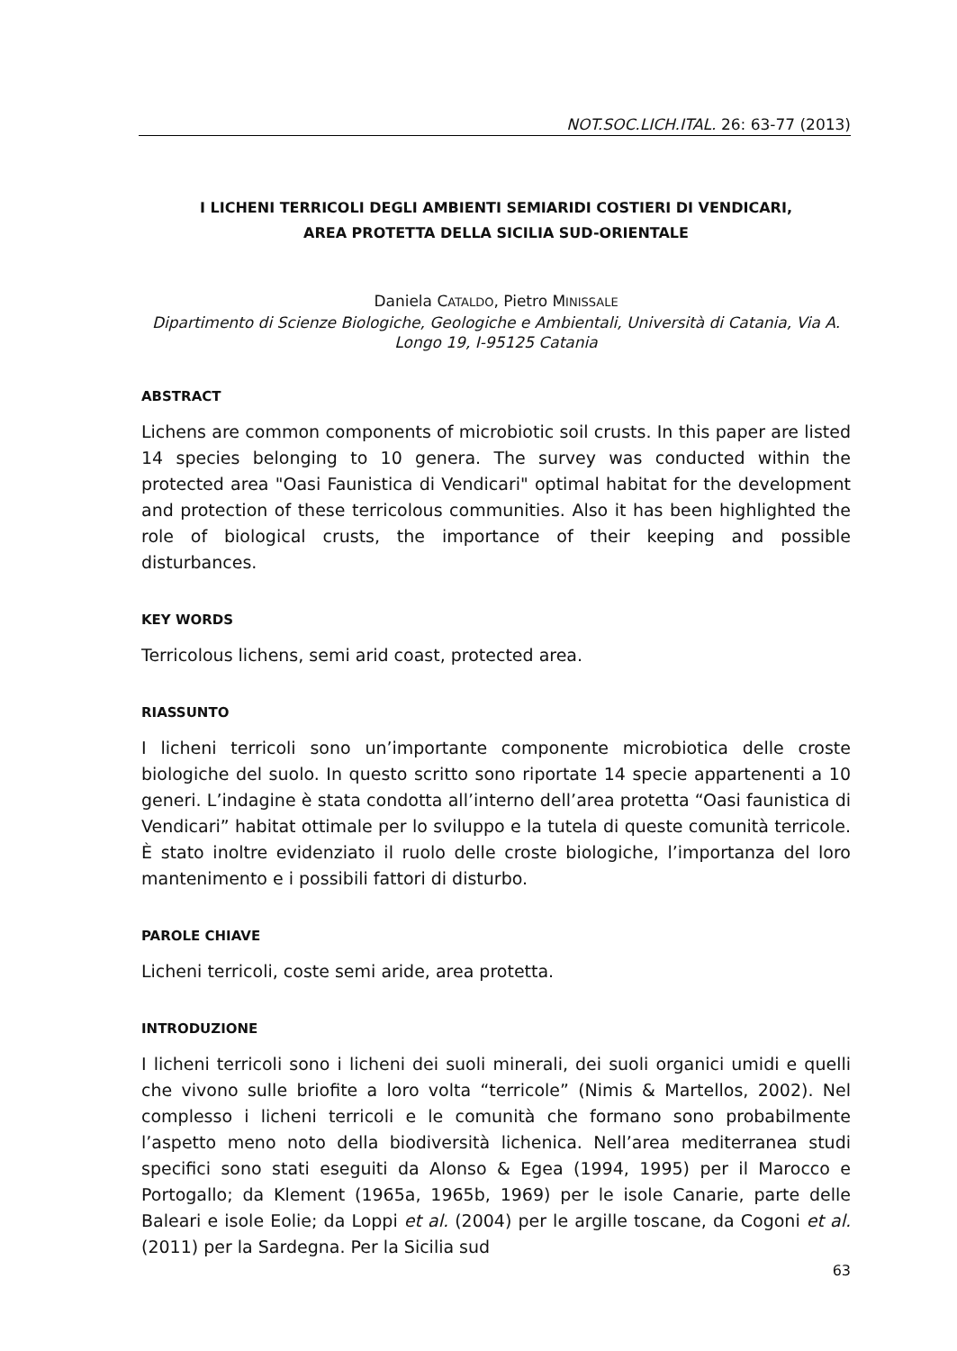NOT.SOC.LICH.ITAL. 26: 63-77 (2013)
I LICHENI TERRICOLI DEGLI AMBIENTI SEMIARIDI COSTIERI DI VENDICARI,
AREA PROTETTA DELLA SICILIA SUD-ORIENTALE
Daniela CATALDO, Pietro MINISSALE
Dipartimento di Scienze Biologiche, Geologiche e Ambientali, Università di Catania, Via A. Longo 19, I-95125 Catania
ABSTRACT
Lichens are common components of microbiotic soil crusts. In this paper are listed 14 species belonging to 10 genera. The survey was conducted within the protected area "Oasi Faunistica di Vendicari" optimal habitat for the development and protection of these terricolous communities. Also it has been highlighted the role of biological crusts, the importance of their keeping and possible disturbances.
KEY WORDS
Terricolous lichens, semi arid coast, protected area.
RIASSUNTO
I licheni terricoli sono un’importante componente microbiotica delle croste biologiche del suolo. In questo scritto sono riportate 14 specie appartenenti a 10 generi. L’indagine è stata condotta all’interno dell’area protetta “Oasi faunistica di Vendicari” habitat ottimale per lo sviluppo e la tutela di queste comunità terricole. È stato inoltre evidenziato il ruolo delle croste biologiche, l’importanza del loro mantenimento e i possibili fattori di disturbo.
PAROLE CHIAVE
Licheni terricoli, coste semi aride, area protetta.
INTRODUZIONE
I licheni terricoli sono i licheni dei suoli minerali, dei suoli organici umidi e quelli che vivono sulle briofite a loro volta “terricole” (Nimis & Martellos, 2002). Nel complesso i licheni terricoli e le comunità che formano sono probabilmente l’aspetto meno noto della biodiversità lichenica. Nell’area mediterranea studi specifici sono stati eseguiti da Alonso & Egea (1994, 1995) per il Marocco e Portogallo; da Klement (1965a, 1965b, 1969) per le isole Canarie, parte delle Baleari e isole Eolie; da Loppi et al. (2004) per le argille toscane, da Cogoni et al. (2011) per la Sardegna. Per la Sicilia sud
63